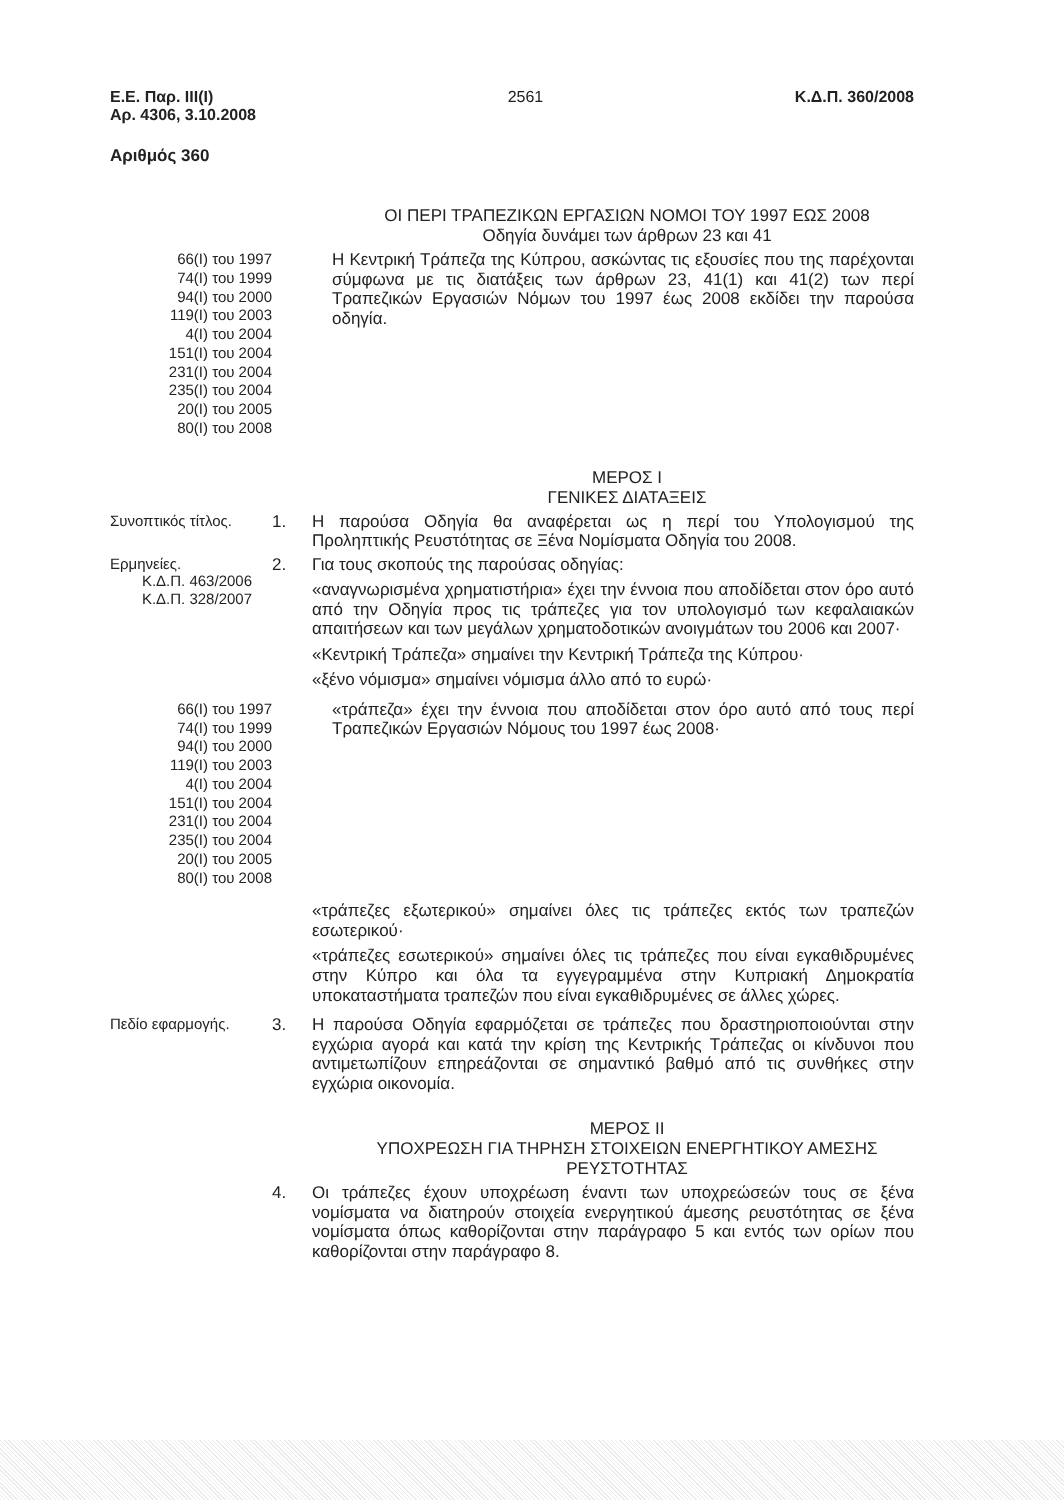Ε.Ε. Παρ. ΙΙΙ(Ι)
Αρ. 4306, 3.10.2008
2561 Κ.Δ.Π. 360/2008
Αριθμός 360
ΟΙ ΠΕΡΙ ΤΡΑΠΕΖΙΚΩΝ ΕΡΓΑΣΙΩΝ ΝΟΜΟΙ ΤΟΥ 1997 ΕΩΣ 2008
Οδηγία δυνάμει των άρθρων 23 και 41
66(Ι) του 1997
74(Ι) του 1999
94(Ι) του 2000
119(Ι) του 2003
4(Ι) του 2004
151(Ι) του 2004
231(Ι) του 2004
235(Ι) του 2004
20(Ι) του 2005
80(Ι) του 2008
Η Κεντρική Τράπεζα της Κύπρου, ασκώντας τις εξουσίες που της παρέχονται σύμφωνα με τις διατάξεις των άρθρων 23, 41(1) και 41(2) των περί Τραπεζικών Εργασιών Νόμων του 1997 έως 2008 εκδίδει την παρούσα οδηγία.
ΜΕΡΟΣ Ι
ΓΕΝΙΚΕΣ ΔΙΑΤΑΞΕΙΣ
Συνοπτικός τίτλος. 1.
Η παρούσα Οδηγία θα αναφέρεται ως η περί του Υπολογισμού της Προληπτικής Ρευστότητας σε Ξένα Νομίσματα Οδηγία του 2008.
Ερμηνείες.
Κ.Δ.Π. 463/2006
Κ.Δ.Π. 328/2007
2.
Για τους σκοπούς της παρούσας οδηγίας:
«αναγνωρισμένα χρηματιστήρια» έχει την έννοια που αποδίδεται στον όρο αυτό από την Οδηγία προς τις τράπεζες για τον υπολογισμό των κεφαλαιακών απαιτήσεων και των μεγάλων χρηματοδοτικών ανοιγμάτων του 2006 και 2007·
«Κεντρική Τράπεζα» σημαίνει την Κεντρική Τράπεζα της Κύπρου·
«ξένο νόμισμα» σημαίνει νόμισμα άλλο από το ευρώ·
66(Ι) του 1997
74(Ι) του 1999
94(Ι) του 2000
119(Ι) του 2003
4(Ι) του 2004
151(Ι) του 2004
231(Ι) του 2004
235(Ι) του 2004
20(Ι) του 2005
80(Ι) του 2008
«τράπεζα» έχει την έννοια που αποδίδεται στον όρο αυτό από τους περί Τραπεζικών Εργασιών Νόμους του 1997 έως 2008·
«τράπεζες εξωτερικού» σημαίνει όλες τις τράπεζες εκτός των τραπεζών εσωτερικού·
«τράπεζες εσωτερικού» σημαίνει όλες τις τράπεζες που είναι εγκαθιδρυμένες στην Κύπρο και όλα τα εγγεγραμμένα στην Κυπριακή Δημοκρατία υποκαταστήματα τραπεζών που είναι εγκαθιδρυμένες σε άλλες χώρες.
Πεδίο εφαρμογής. 3.
Η παρούσα Οδηγία εφαρμόζεται σε τράπεζες που δραστηριοποιούνται στην εγχώρια αγορά και κατά την κρίση της Κεντρικής Τράπεζας οι κίνδυνοι που αντιμετωπίζουν επηρεάζονται σε σημαντικό βαθμό από τις συνθήκες στην εγχώρια οικονομία.
ΜΕΡΟΣ ΙΙ
ΥΠΟΧΡΕΩΣΗ ΓΙΑ ΤΗΡΗΣΗ ΣΤΟΙΧΕΙΩΝ ΕΝΕΡΓΗΤΙΚΟΥ ΑΜΕΣΗΣ ΡΕΥΣΤΟΤΗΤΑΣ
4.
Οι τράπεζες έχουν υποχρέωση έναντι των υποχρεώσεών τους σε ξένα νομίσματα να διατηρούν στοιχεία ενεργητικού άμεσης ρευστότητας σε ξένα νομίσματα όπως καθορίζονται στην παράγραφο 5 και εντός των ορίων που καθορίζονται στην παράγραφο 8.